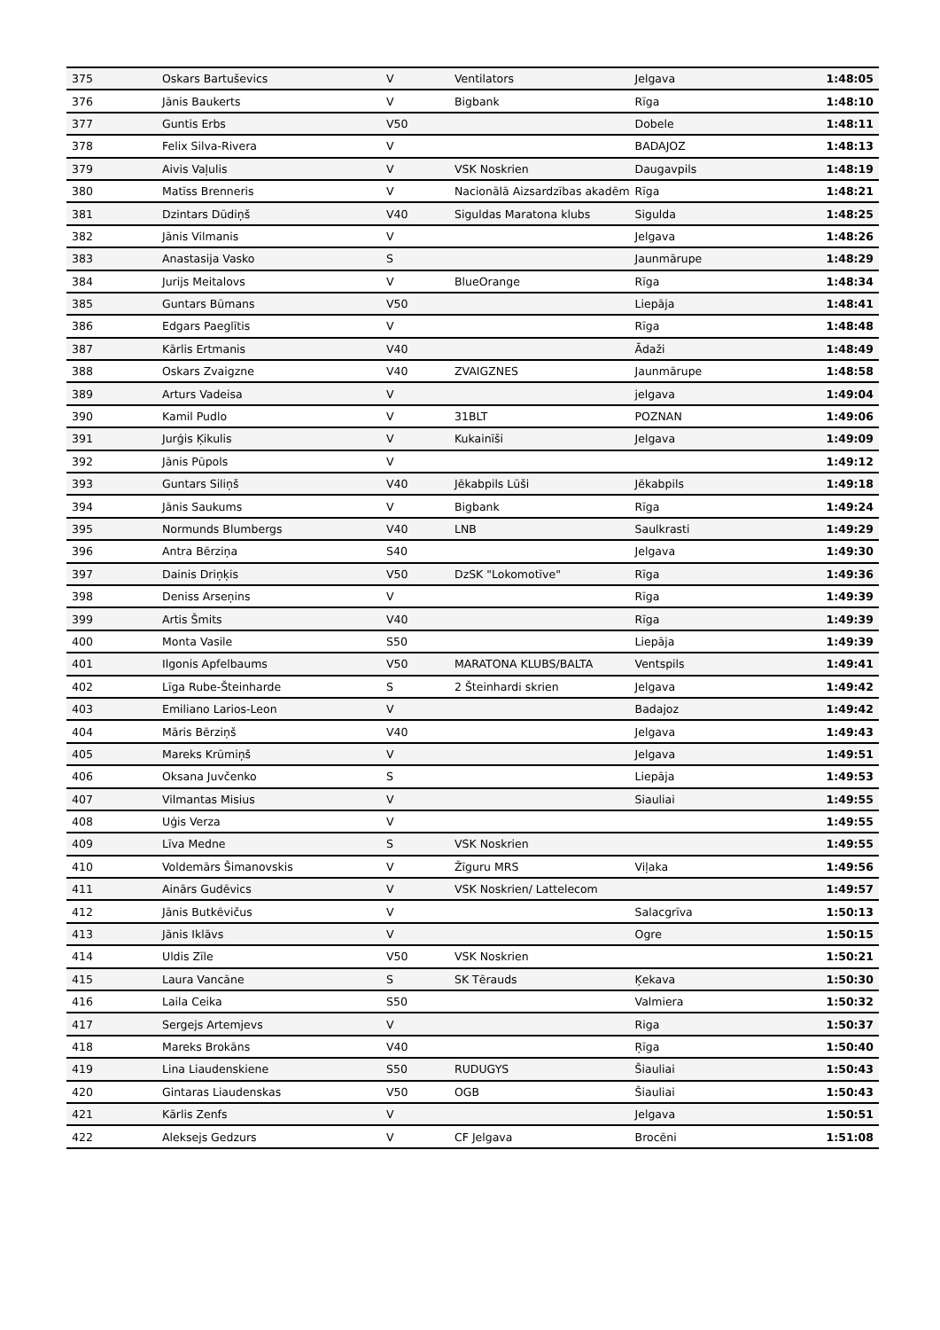| 375 | Oskars Bartuševics | V | Ventilators | Jelgava | 1:48:05 |
| 376 | Jānis Baukerts | V | Bigbank | Rīga | 1:48:10 |
| 377 | Guntis Erbs | V50 | | Dobele | 1:48:11 |
| 378 | Felix Silva-Rivera | V | | BADAJOZ | 1:48:13 |
| 379 | Aivis Vaļulis | V | VSK Noskrien | Daugavpils | 1:48:19 |
| 380 | Matīss Brenneris | V | Nacionālā Aizsardzības akadēm | Rīga | 1:48:21 |
| 381 | Dzintars Dūdiņš | V40 | Siguldas Maratona klubs | Sigulda | 1:48:25 |
| 382 | Jānis Vilmanis | V | | Jelgava | 1:48:26 |
| 383 | Anastasija Vasko | S | | Jaunmārupe | 1:48:29 |
| 384 | Jurijs Meitalovs | V | BlueOrange | Rīga | 1:48:34 |
| 385 | Guntars Būmans | V50 | | Liepāja | 1:48:41 |
| 386 | Edgars Paeglītis | V | | Rīga | 1:48:48 |
| 387 | Kārlis Ertmanis | V40 | | Ādaži | 1:48:49 |
| 388 | Oskars Zvaigzne | V40 | ZVAIGZNES | Jaunmārupe | 1:48:58 |
| 389 | Arturs Vadeisa | V | | jelgava | 1:49:04 |
| 390 | Kamil Pudlo | V | 31BLT | POZNAN | 1:49:06 |
| 391 | Jurģis Ķikulis | V | Kukainīši | Jelgava | 1:49:09 |
| 392 | Jānis Pūpols | V | | | 1:49:12 |
| 393 | Guntars Siliņš | V40 | Jēkabpils Lūši | Jēkabpils | 1:49:18 |
| 394 | Jānis Saukums | V | Bigbank | Rīga | 1:49:24 |
| 395 | Normunds Blumbergs | V40 | LNB | Saulkrasti | 1:49:29 |
| 396 | Antra Bērziņa | S40 | | Jelgava | 1:49:30 |
| 397 | Dainis Driņķis | V50 | DzSK "Lokomotīve" | Rīga | 1:49:36 |
| 398 | Deniss Arseņins | V | | Rīga | 1:49:39 |
| 399 | Artis Šmits | V40 | | Rīga | 1:49:39 |
| 400 | Monta Vasile | S50 | | Liepāja | 1:49:39 |
| 401 | Ilgonis Apfelbaums | V50 | MARATONA KLUBS/BALTA | Ventspils | 1:49:41 |
| 402 | Līga Rube-Šteinharde | S | 2 Šteinhardi skrien | Jelgava | 1:49:42 |
| 403 | Emiliano Larios-Leon | V | | Badajoz | 1:49:42 |
| 404 | Māris Bērziņš | V40 | | Jelgava | 1:49:43 |
| 405 | Mareks Krūmiņš | V | | Jelgava | 1:49:51 |
| 406 | Oksana Juvčenko | S | | Liepāja | 1:49:53 |
| 407 | Vilmantas Misius | V | | Siauliai | 1:49:55 |
| 408 | Uģis Verza | V | | | 1:49:55 |
| 409 | Līva Medne | S | VSK Noskrien | | 1:49:55 |
| 410 | Voldemārs Šimanovskis | V | Žīguru MRS | Viļaka | 1:49:56 |
| 411 | Ainārs Gudēvics | V | VSK Noskrien/ Lattelecom | | 1:49:57 |
| 412 | Jānis Butkēvičus | V | | Salacgrīva | 1:50:13 |
| 413 | Jānis Iklāvs | V | | Ogre | 1:50:15 |
| 414 | Uldis Zīle | V50 | VSK Noskrien | | 1:50:21 |
| 415 | Laura Vancāne | S | SK Tērauds | Ķekava | 1:50:30 |
| 416 | Laila Ceika | S50 | | Valmiera | 1:50:32 |
| 417 | Sergejs Artemjevs | V | | Riga | 1:50:37 |
| 418 | Mareks Brokāns | V40 | | Ŗīga | 1:50:40 |
| 419 | Lina Liaudenskiene | S50 | RUDUGYS | Šiauliai | 1:50:43 |
| 420 | Gintaras Liaudenskas | V50 | OGB | Šiauliai | 1:50:43 |
| 421 | Kārlis Zenfs | V | | Jelgava | 1:50:51 |
| 422 | Aleksejs Gedzurs | V | CF Jelgava | Brocēni | 1:51:08 |